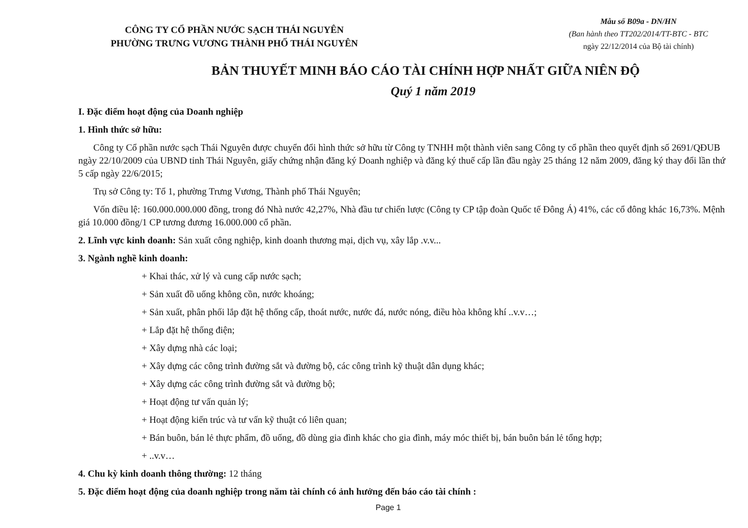CÔNG TY CỔ PHẦN NƯỚC SẠCH THÁI NGUYÊN
PHƯỜNG TRƯNG VƯƠNG THÀNH PHỐ THÁI NGUYÊN
Mẫu số B09a - DN/HN
(Ban hành theo TT202/2014/TT-BTC - BTC
ngày 22/12/2014 của Bộ tài chính)
BẢN THUYẾT MINH BÁO CÁO TÀI CHÍNH HỢP NHẤT GIỮA NIÊN ĐỘ
Quý 1 năm 2019
I. Đặc điểm hoạt động của Doanh nghiệp
1. Hình thức sở hữu:
Công ty Cổ phần nước sạch Thái Nguyên được chuyển đổi hình thức sở hữu từ Công ty TNHH một thành viên sang Công ty cổ phần theo quyết định số 2691/QĐUB ngày 22/10/2009 của UBND tỉnh Thái Nguyên, giấy chứng nhận đăng ký Doanh nghiệp và đăng ký thuế cấp lần đầu ngày 25 tháng 12 năm 2009, đăng ký thay đổi lần thứ 5 cấp ngày 22/6/2015;
Trụ sở Công ty: Tổ 1, phường Trưng Vương, Thành phố Thái Nguyên;
Vốn điều lệ: 160.000.000.000 đồng, trong đó Nhà nước 42,27%, Nhà đầu tư chiến lược (Công ty CP tập đoàn Quốc tế Đông Á) 41%, các cổ đông khác 16,73%. Mệnh giá 10.000 đồng/1 CP tương đương 16.000.000 cổ phần.
2. Lĩnh vực kinh doanh: Sản xuất công nghiệp, kinh doanh thương mại, dịch vụ, xây lắp .v.v...
3. Ngành nghề kinh doanh:
+ Khai thác, xử lý và cung cấp nước sạch;
+ Sản xuất đồ uống không cồn, nước khoáng;
+ Sản xuất, phân phối lắp đặt hệ thống cấp, thoát nước, nước đá, nước nóng, điều hòa không khí ..v.v…;
+ Lắp đặt hệ thống điện;
+ Xây dựng nhà các loại;
+ Xây dựng các công trình đường sắt và đường bộ, các công trình kỹ thuật dân dụng khác;
+ Xây dựng các công trình đường sắt và đường bộ;
+ Hoạt động tư vấn quản lý;
+ Hoạt động kiến trúc và tư vấn kỹ thuật có liên quan;
+ Bán buôn, bán lẻ thực phẩm, đồ uống, đồ dùng gia đình khác cho gia đình, máy móc thiết bị, bán buôn bán lẻ tổng hợp;
+ ..v.v…
4. Chu kỳ kinh doanh thông thường: 12 tháng
5. Đặc điểm hoạt động của doanh nghiệp trong năm tài chính có ảnh hưởng đến báo cáo tài chính :
Page 1